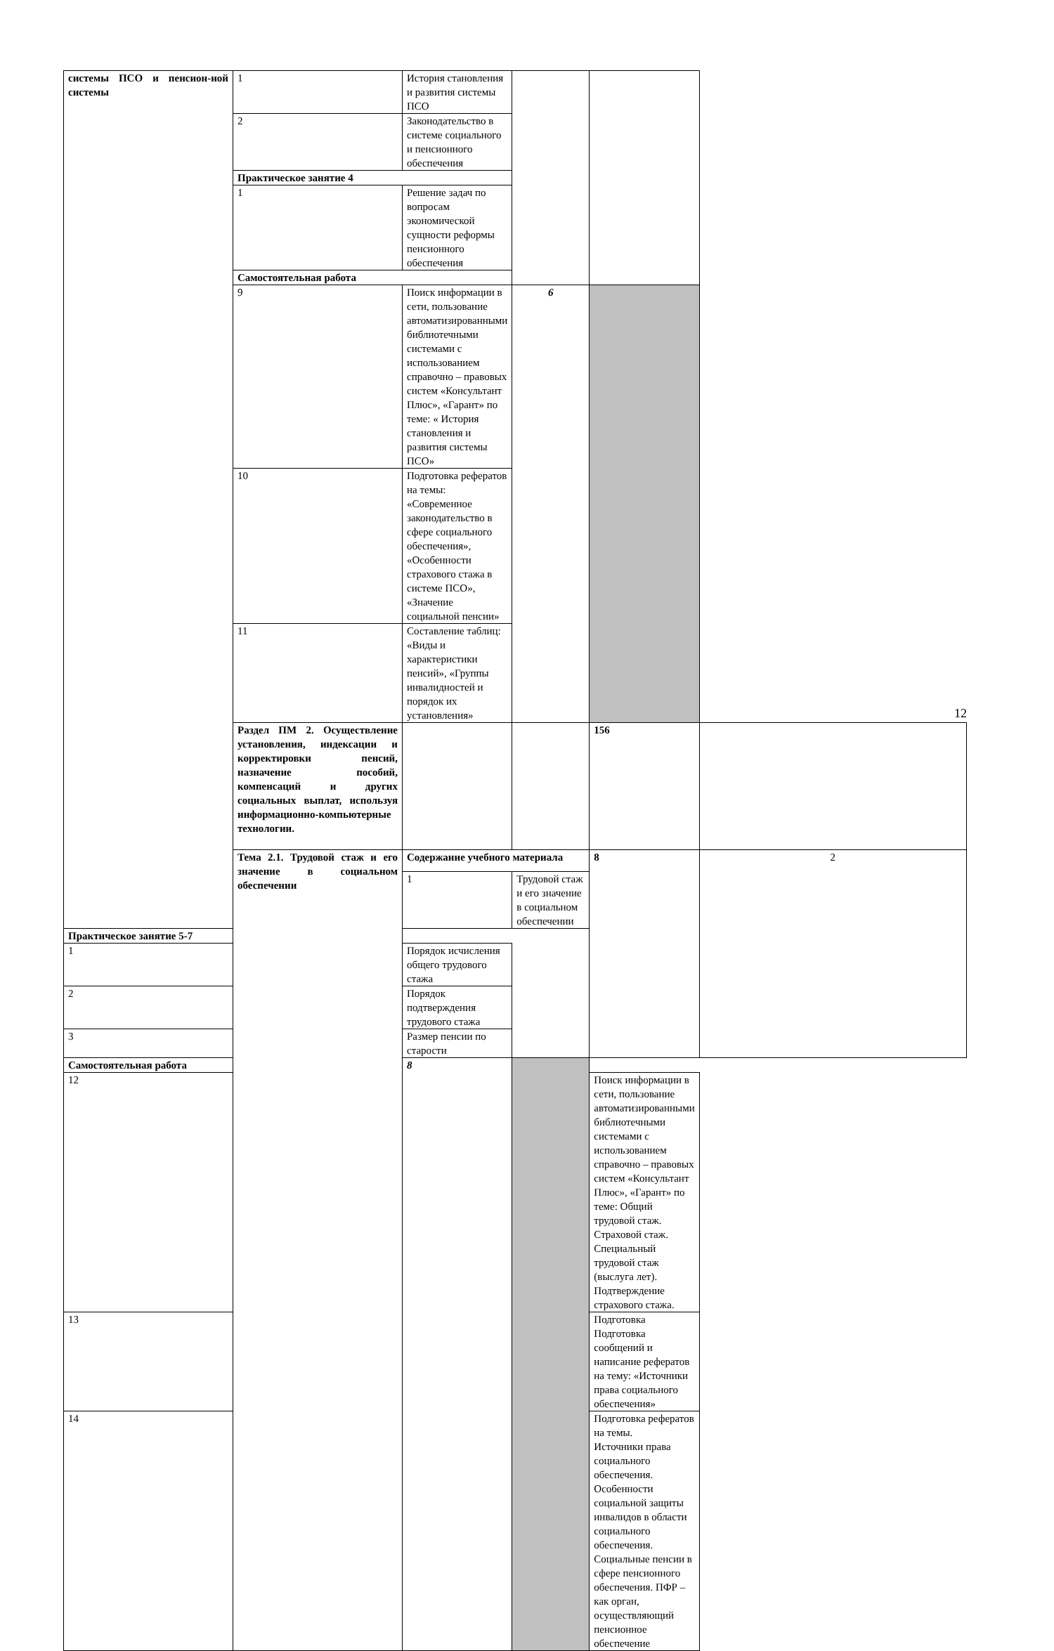| системы ПСО и пенсион-ной системы | 1 | История становления и развития системы ПСО | | | |
| | 2 | Законодательство в системе социального и пенсионного обеспечения | | | |
| | Практическое занятие 4 | | | | |
| | 1 | Решение задач по вопросам экономической сущности реформы пенсионного обеспечения | | | |
| | Самостоятельная работа | | | | |
| | 9 | Поиск информации в сети, пользование автоматизированными библиотечными системами с использованием справочно – правовых систем «Консультант Плюс», «Гарант» по теме: « История становления и развития системы ПСО» | 6 | | |
| | 10 | Подготовка рефератов на темы: «Современное законодательство в сфере социального обеспечения», «Особенности страхового стажа в системе ПСО», «Значение социальной пенсии» | | | |
| | 11 | Составление таблиц: «Виды и характеристики пенсий», «Группы инвалидностей и порядок их установления» | | | |
| | Раздел ПМ 2. Осуществление установления, индексации и корректировки пенсий, назначение пособий, компенсаций и других социальных выплат, используя информационно-компьютерные технологии. | | | 156 | |
| | Тема 2.1. Трудовой стаж и его значение в социальном обеспечении | Содержание учебного материала | | 8 | 2 |
| | | 1 | Трудовой стаж и его значение в социальном обеспечении | | |
| Практическое занятие 5-7 | | | | | |
| 1 | | Порядок исчисления общего трудового стажа | | | |
| 2 | | Порядок подтверждения трудового стажа | | | |
| 3 | | Размер пенсии по старости | | | |
| Самостоятельная работа | | 8 | | | |
| 12 | | | | Поиск информации в сети, пользование автоматизированными библиотечными системами с использованием справочно – правовых систем «Консультант Плюс», «Гарант» по теме: Общий трудовой стаж. Страховой стаж. Специальный трудовой стаж (выслуга лет). Подтверждение страхового стажа. | |
| 13 | | | | Подготовка Подготовка сообщений и написание рефератов на тему: «Источники права социального обеспечения» | |
| 14 | | | | Подготовка рефератов на темы. Источники права социального обеспечения. Особенности социальной защиты инвалидов в области социального обеспечения. Социальные пенсии в сфере пенсионного обеспечения. ПФР – как орган, осуществляющий пенсионное обеспечение | |
12